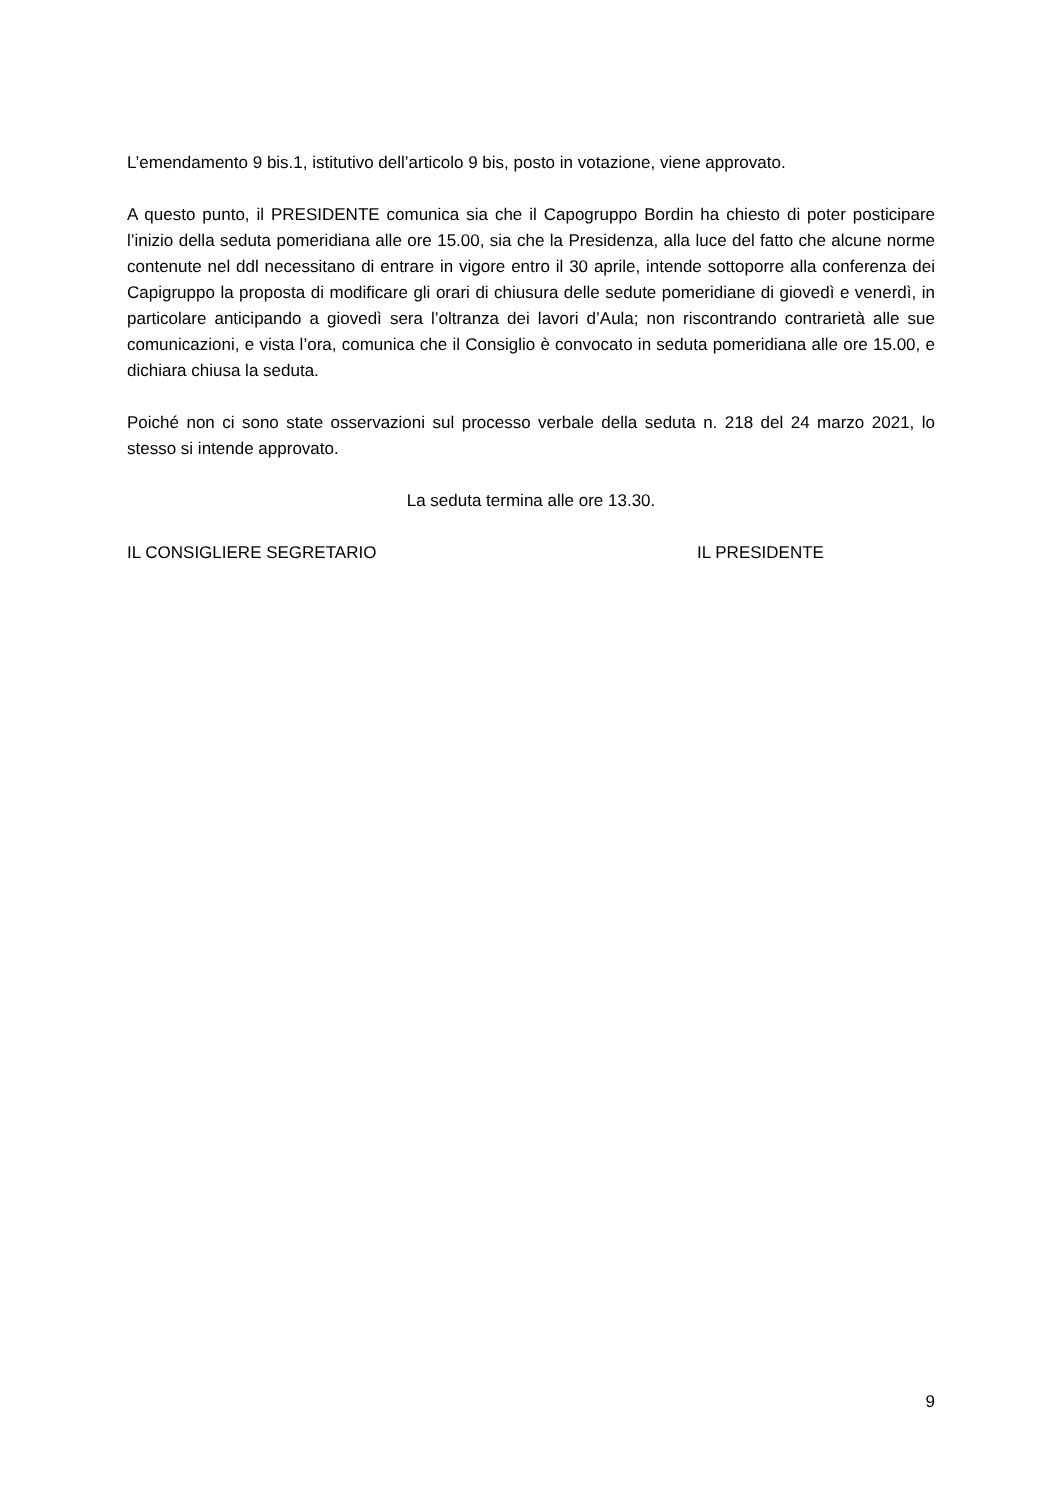L’emendamento 9 bis.1, istitutivo dell’articolo 9 bis, posto in votazione, viene approvato.
A questo punto, il PRESIDENTE comunica sia che il Capogruppo Bordin ha chiesto di poter posticipare l’inizio della seduta pomeridiana alle ore 15.00, sia che la Presidenza, alla luce del fatto che alcune norme contenute nel ddl necessitano di entrare in vigore entro il 30 aprile, intende sottoporre alla conferenza dei Capigruppo la proposta di modificare gli orari di chiusura delle sedute pomeridiane di giovedì e venerdì, in particolare anticipando a giovedì sera l’oltranza dei lavori d’Aula; non riscontrando contrarietà alle sue comunicazioni, e vista l’ora, comunica che il Consiglio è convocato in seduta pomeridiana alle ore 15.00, e dichiara chiusa la seduta.
Poiché non ci sono state osservazioni sul processo verbale della seduta n. 218 del 24 marzo 2021, lo stesso si intende approvato.
La seduta termina alle ore 13.30.
IL CONSIGLIERE SEGRETARIO IL PRESIDENTE
9